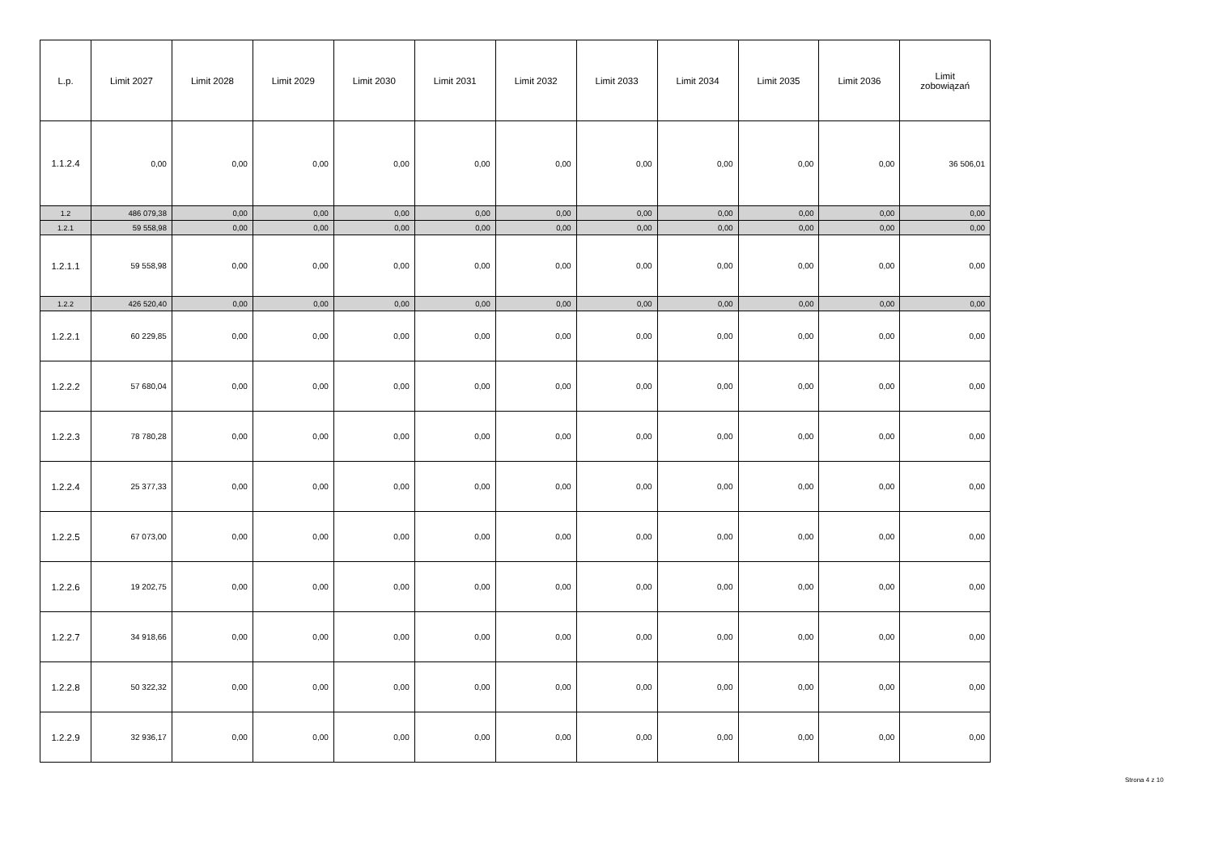| L.p. | Limit 2027 | Limit 2028 | Limit 2029 | Limit 2030 | Limit 2031 | Limit 2032 | Limit 2033 | Limit 2034 | Limit 2035 | Limit 2036 | Limit zobowiązań |
| --- | --- | --- | --- | --- | --- | --- | --- | --- | --- | --- | --- |
| 1.1.2.4 | 0,00 | 0,00 | 0,00 | 0,00 | 0,00 | 0,00 | 0,00 | 0,00 | 0,00 | 0,00 | 36 506,01 |
| 1.2 | 486 079,38 | 0,00 | 0,00 | 0,00 | 0,00 | 0,00 | 0,00 | 0,00 | 0,00 | 0,00 | 0,00 |
| 1.2.1 | 59 558,98 | 0,00 | 0,00 | 0,00 | 0,00 | 0,00 | 0,00 | 0,00 | 0,00 | 0,00 | 0,00 |
| 1.2.1.1 | 59 558,98 | 0,00 | 0,00 | 0,00 | 0,00 | 0,00 | 0,00 | 0,00 | 0,00 | 0,00 | 0,00 |
| 1.2.2 | 426 520,40 | 0,00 | 0,00 | 0,00 | 0,00 | 0,00 | 0,00 | 0,00 | 0,00 | 0,00 | 0,00 |
| 1.2.2.1 | 60 229,85 | 0,00 | 0,00 | 0,00 | 0,00 | 0,00 | 0,00 | 0,00 | 0,00 | 0,00 | 0,00 |
| 1.2.2.2 | 57 680,04 | 0,00 | 0,00 | 0,00 | 0,00 | 0,00 | 0,00 | 0,00 | 0,00 | 0,00 | 0,00 |
| 1.2.2.3 | 78 780,28 | 0,00 | 0,00 | 0,00 | 0,00 | 0,00 | 0,00 | 0,00 | 0,00 | 0,00 | 0,00 |
| 1.2.2.4 | 25 377,33 | 0,00 | 0,00 | 0,00 | 0,00 | 0,00 | 0,00 | 0,00 | 0,00 | 0,00 | 0,00 |
| 1.2.2.5 | 67 073,00 | 0,00 | 0,00 | 0,00 | 0,00 | 0,00 | 0,00 | 0,00 | 0,00 | 0,00 | 0,00 |
| 1.2.2.6 | 19 202,75 | 0,00 | 0,00 | 0,00 | 0,00 | 0,00 | 0,00 | 0,00 | 0,00 | 0,00 | 0,00 |
| 1.2.2.7 | 34 918,66 | 0,00 | 0,00 | 0,00 | 0,00 | 0,00 | 0,00 | 0,00 | 0,00 | 0,00 | 0,00 |
| 1.2.2.8 | 50 322,32 | 0,00 | 0,00 | 0,00 | 0,00 | 0,00 | 0,00 | 0,00 | 0,00 | 0,00 | 0,00 |
| 1.2.2.9 | 32 936,17 | 0,00 | 0,00 | 0,00 | 0,00 | 0,00 | 0,00 | 0,00 | 0,00 | 0,00 | 0,00 |
Strona 4 z 10